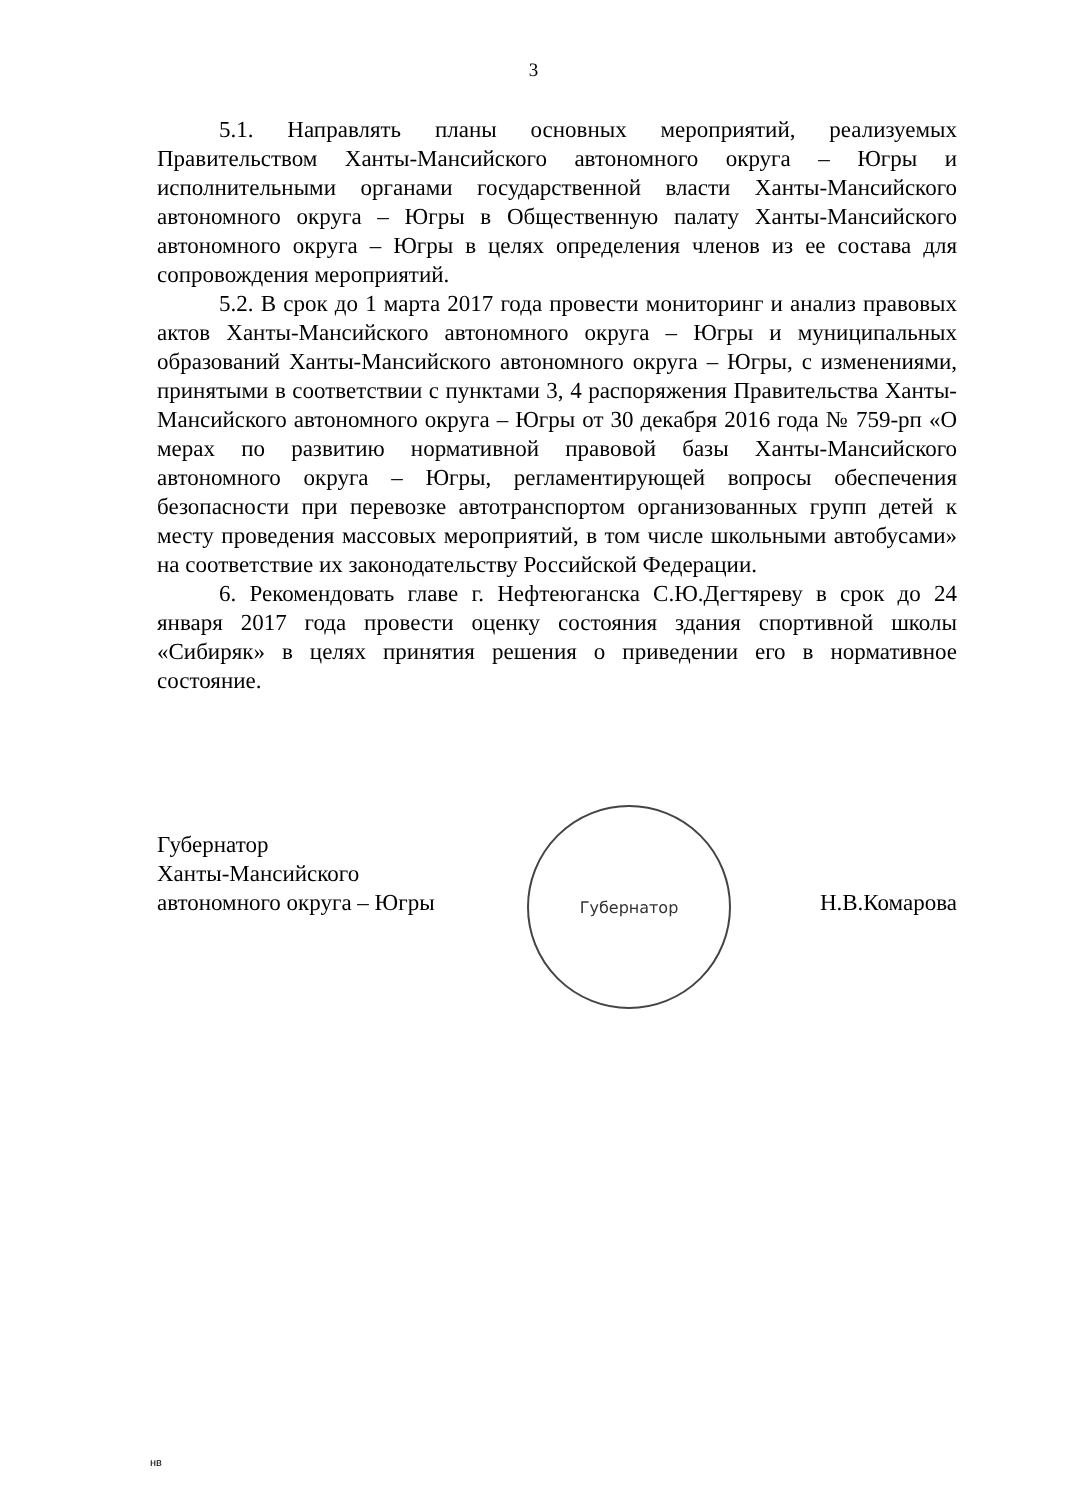3
5.1. Направлять планы основных мероприятий, реализуемых Правительством Ханты-Мансийского автономного округа – Югры и исполнительными органами государственной власти Ханты-Мансийского автономного округа – Югры в Общественную палату Ханты-Мансийского автономного округа – Югры в целях определения членов из ее состава для сопровождения мероприятий.
5.2. В срок до 1 марта 2017 года провести мониторинг и анализ правовых актов Ханты-Мансийского автономного округа – Югры и муниципальных образований Ханты-Мансийского автономного округа – Югры, с изменениями, принятыми в соответствии с пунктами 3, 4 распоряжения Правительства Ханты-Мансийского автономного округа – Югры от 30 декабря 2016 года № 759-рп «О мерах по развитию нормативной правовой базы Ханты-Мансийского автономного округа – Югры, регламентирующей вопросы обеспечения безопасности при перевозке автотранспортом организованных групп детей к месту проведения массовых мероприятий, в том числе школьными автобусами» на соответствие их законодательству Российской Федерации.
6. Рекомендовать главе г. Нефтеюганска С.Ю.Дегтяреву в срок до 24 января 2017 года провести оценку состояния здания спортивной школы «Сибиряк» в целях принятия решения о приведении его в нормативное состояние.
Губернатор
Ханты-Мансийского
автономного округа – Югры
Губернатор
Н.В.Комарова
нв